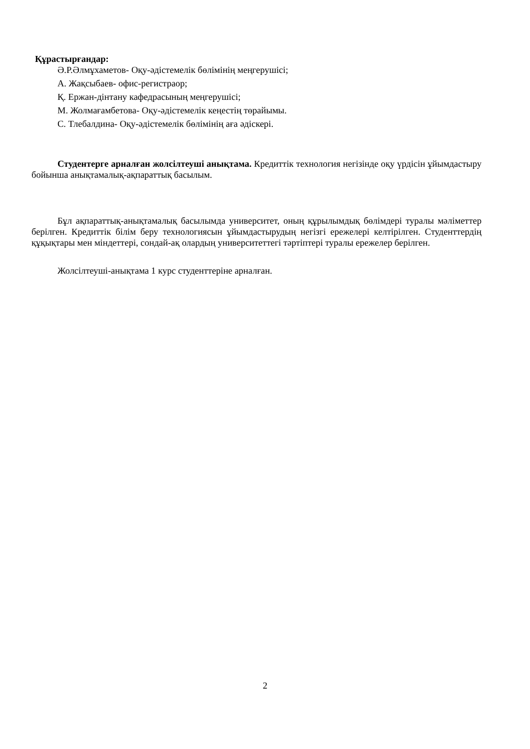Құрастырғандар:
Ә.Р.Әлмұхаметов- Оқу-әдістемелік бөлімінің меңгерушісі;
А. Жақсыбаев- офис-регистраор;
Қ. Ержан-дінтану кафедрасының меңгерушісі;
М. Жолмағамбетова- Оқу-әдістемелік кеңестің төрайымы.
С. Тлебалдина- Оқу-әдістемелік бөлімінің аға әдіскері.
Студентерге арналған жолсілтеуші анықтама. Кредиттік технология негізінде оқу үрдісін ұйымдастыру бойынша анықтамалық-ақпараттық басылым.
Бұл ақпараттық-анықтамалық басылымда университет, оның құрылымдық бөлімдері туралы мәліметтер берілген. Кредиттік білім беру технологиясын ұйымдастырудың негізгі ережелері келтірілген. Студенттердің құқықтары мен міндеттері, сондай-ақ олардың университеттегі тәртіптері туралы ережелер берілген.
Жолсілтеуші-анықтама 1 курс студенттеріне арналған.
2